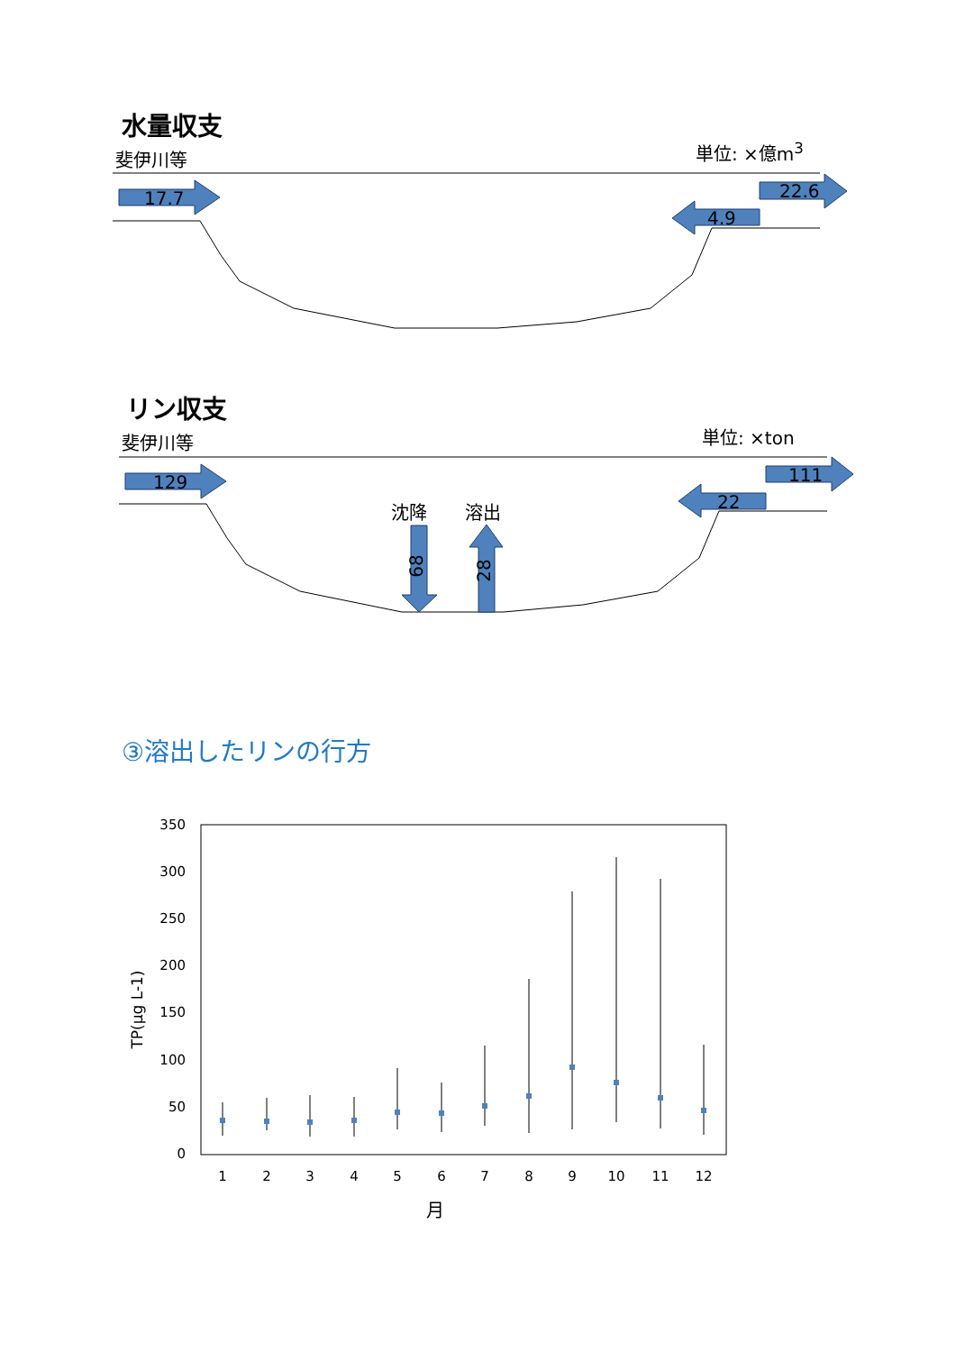17.7
22.6
4.9
水量収支
斐伊川等 単位: ×億m<sup>3</sup>
129
111
22
68
28
リン収支
斐伊川等 単位: ×ton
沈降 溶出
③溶出したリンの行方
350
300
250
200
150
100
50
0
1
2
3
4
5
6
7
8
9
10
11
12
月
TP(μg L-1)